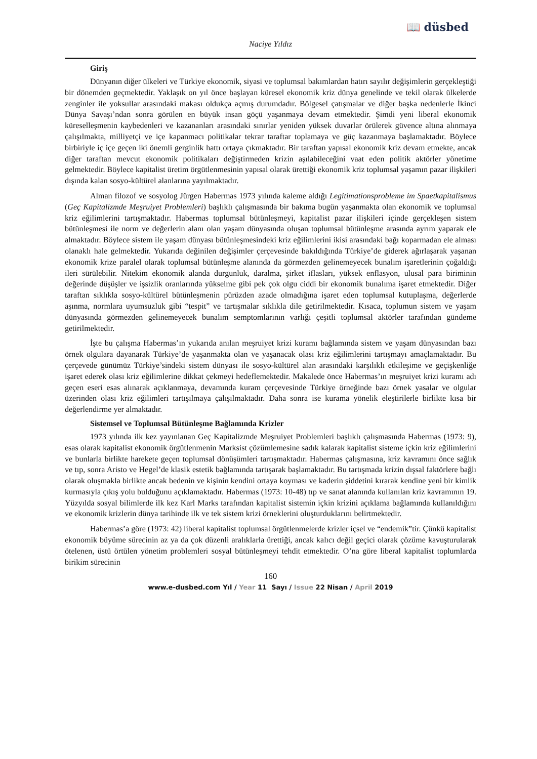📖 düsbed
Naciye Yıldız
Giriş
Dünyanın diğer ülkeleri ve Türkiye ekonomik, siyasi ve toplumsal bakımlardan hatırı sayılır değişimlerin gerçekleştiği bir dönemden geçmektedir. Yaklaşık on yıl önce başlayan küresel ekonomik kriz dünya genelinde ve tekil olarak ülkelerde zenginler ile yoksullar arasındaki makası oldukça açmış durumdadır. Bölgesel çatışmalar ve diğer başka nedenlerle İkinci Dünya Savaşı’ndan sonra görülen en büyük insan göçü yaşanmaya devam etmektedir. Şimdi yeni liberal ekonomik küreselleşmenin kaybedenleri ve kazananları arasındaki sınırlar yeniden yüksek duvarlar örülerek güvence altına alınmaya çalışılmakta, milliyetçi ve içe kapanmacı politikalar tekrar taraftar toplamaya ve güç kazanmaya başlamaktadır. Böylece birbiriyle iç içe geçen iki önemli gerginlik hattı ortaya çıkmaktadır. Bir taraftan yapısal ekonomik kriz devam etmekte, ancak diğer taraftan mevcut ekonomik politikaları değiştirmeden krizin aşılabileceğini vaat eden politik aktörler yönetime gelmektedir. Böylece kapitalist üretim örgütlenmesinin yapısal olarak ürettiği ekonomik kriz toplumsal yaşamın pazar ilişkileri dışında kalan sosyo-kültürel alanlarına yayılmaktadır.
Alman filozof ve sosyolog Jürgen Habermas 1973 yılında kaleme aldığı Legitimationsprobleme im Spaetkapitalismus (Geç Kapitalizmde Meşruiyet Problemleri) başlıklı çalışmasında bir bakıma bugün yaşanmakta olan ekonomik ve toplumsal kriz eğilimlerini tartışmaktadır. Habermas toplumsal bütünleşmeyi, kapitalist pazar ilişkileri içinde gerçekleşen sistem bütünleşmesi ile norm ve değerlerin alanı olan yaşam dünyasında oluşan toplumsal bütünleşme arasında ayrım yaparak ele almaktadır. Böylece sistem ile yaşam dünyası bütünleşmesindeki kriz eğilimlerini ikisi arasındaki bağı koparmadan ele alması olanaklı hale gelmektedir. Yukarıda değinilen değişimler çerçevesinde bakıldığında Türkiye’de giderek ağırlaşarak yaşanan ekonomik krize paralel olarak toplumsal bütünleşme alanında da görmezden gelinemeyecek bunalım işaretlerinin çoğaldığı ileri sürülebilir. Nitekim ekonomik alanda durgunluk, daralma, şirket iflasları, yüksek enflasyon, ulusal para biriminin değerinde düşüşler ve işsizlik oranlarında yükselme gibi pek çok olgu ciddi bir ekonomik bunalıma işaret etmektedir. Diğer taraftan sıklıkla sosyo-kültürel bütünleşmenin pürüzden azade olmadığına işaret eden toplumsal kutuplaşma, değerlerde aşınma, normlara uyumsuzluk gibi “tespit” ve tartışmalar sıklıkla dile getirilmektedir. Kısaca, toplumun sistem ve yaşam dünyasında görmezden gelinemeyecek bunalım semptomlarının varlığı çeşitli toplumsal aktörler tarafından gündeme getirilmektedir.
İşte bu çalışma Habermas’ın yukarıda anılan meşruiyet krizi kuramı bağlamında sistem ve yaşam dünyasından bazı örnek olgulara dayanarak Türkiye’de yaşanmakta olan ve yaşanacak olası kriz eğilimlerini tartışmayı amaçlamaktadır. Bu çerçevede günümüz Türkiye’sindeki sistem dünyası ile sosyo-kültürel alan arasındaki karşılıklı etkileşime ve geçişkenliğe işaret ederek olası kriz eğilimlerine dikkat çekmeyi hedeflemektedir. Makalede önce Habermas’ın meşruiyet krizi kuramı adı geçen eseri esas alınarak açıklanmaya, devamında kuram çerçevesinde Türkiye örneğinde bazı örnek yasalar ve olgular üzerinden olası kriz eğilimleri tartışılmaya çalışılmaktadır. Daha sonra ise kurama yönelik eleştirilerle birlikte kısa bir değerlendirme yer almaktadır.
Sistemsel ve Toplumsal Bütünleşme Bağlamında Krizler
1973 yılında ilk kez yayınlanan Geç Kapitalizmde Meşruiyet Problemleri başlıklı çalışmasında Habermas (1973: 9), esas olarak kapitalist ekonomik örgütlenmenin Marksist çözümlemesine sadık kalarak kapitalist sisteme içkin kriz eğilimlerini ve bunlarla birlikte harekete geçen toplumsal dönüşümleri tartışmaktadır. Habermas çalışmasına, kriz kavramını önce sağlık ve tıp, sonra Aristo ve Hegel’de klasik estetik bağlamında tartışarak başlamaktadır. Bu tartışmada krizin dışsal faktörlere bağlı olarak oluşmakla birlikte ancak bedenin ve kişinin kendini ortaya koyması ve kaderin şiddetini kırarak kendine yeni bir kimlik kurmasıyla çıkış yolu bulduğunu açıklamaktadır. Habermas (1973: 10-48) tıp ve sanat alanında kullanılan kriz kavramının 19. Yüzyılda sosyal bilimlerde ilk kez Karl Marks tarafından kapitalist sistemin içkin krizini açıklama bağlamında kullanıldığını ve ekonomik krizlerin dünya tarihinde ilk ve tek sistem krizi örneklerini oluşturduklarını belirtmektedir.
Habermas’a göre (1973: 42) liberal kapitalist toplumsal örgütlenmelerde krizler içsel ve “endemik”tir. Çünkü kapitalist ekonomik büyüme sürecinin az ya da çok düzenli aralıklarla ürettiği, ancak kalıcı değil geçici olarak çözüme kavuşturularak ötelenen, üstü örtülen yönetim problemleri sosyal bütünleşmeyi tehdit etmektedir. O’na göre liberal kapitalist toplumlarda birikim sürecinin
160
www.e-dusbed.com Yıl / Year 11 Sayı / Issue 22 Nisan / April 2019